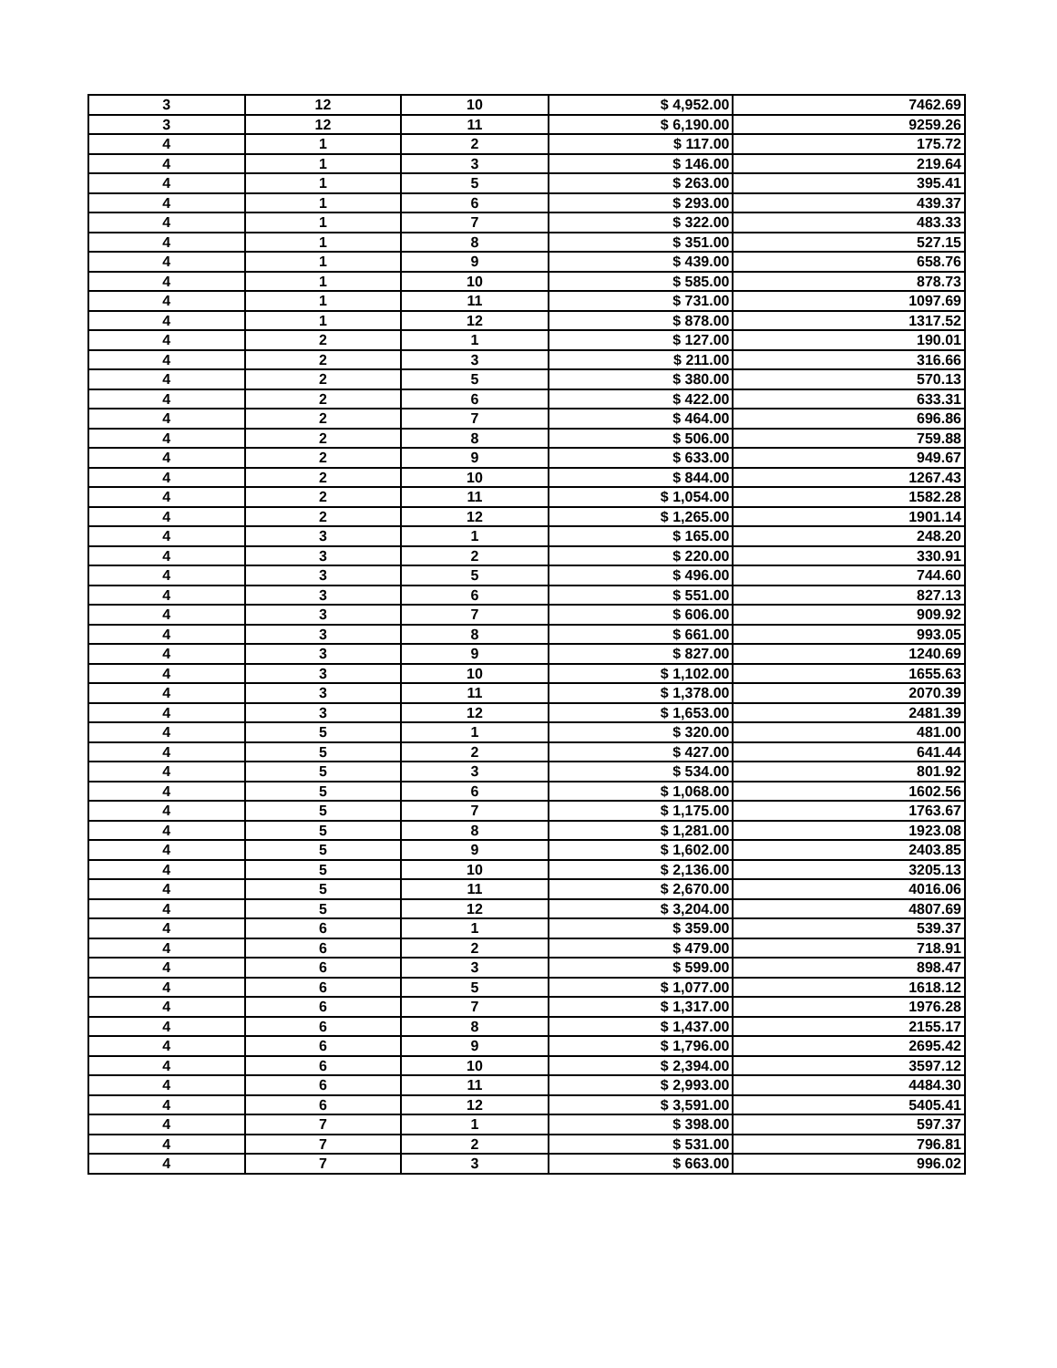| 3 | 12 | 10 | $ 4,952.00 | 7462.69 |
| 3 | 12 | 11 | $ 6,190.00 | 9259.26 |
| 4 | 1 | 2 | $ 117.00 | 175.72 |
| 4 | 1 | 3 | $ 146.00 | 219.64 |
| 4 | 1 | 5 | $ 263.00 | 395.41 |
| 4 | 1 | 6 | $ 293.00 | 439.37 |
| 4 | 1 | 7 | $ 322.00 | 483.33 |
| 4 | 1 | 8 | $ 351.00 | 527.15 |
| 4 | 1 | 9 | $ 439.00 | 658.76 |
| 4 | 1 | 10 | $ 585.00 | 878.73 |
| 4 | 1 | 11 | $ 731.00 | 1097.69 |
| 4 | 1 | 12 | $ 878.00 | 1317.52 |
| 4 | 2 | 1 | $ 127.00 | 190.01 |
| 4 | 2 | 3 | $ 211.00 | 316.66 |
| 4 | 2 | 5 | $ 380.00 | 570.13 |
| 4 | 2 | 6 | $ 422.00 | 633.31 |
| 4 | 2 | 7 | $ 464.00 | 696.86 |
| 4 | 2 | 8 | $ 506.00 | 759.88 |
| 4 | 2 | 9 | $ 633.00 | 949.67 |
| 4 | 2 | 10 | $ 844.00 | 1267.43 |
| 4 | 2 | 11 | $ 1,054.00 | 1582.28 |
| 4 | 2 | 12 | $ 1,265.00 | 1901.14 |
| 4 | 3 | 1 | $ 165.00 | 248.20 |
| 4 | 3 | 2 | $ 220.00 | 330.91 |
| 4 | 3 | 5 | $ 496.00 | 744.60 |
| 4 | 3 | 6 | $ 551.00 | 827.13 |
| 4 | 3 | 7 | $ 606.00 | 909.92 |
| 4 | 3 | 8 | $ 661.00 | 993.05 |
| 4 | 3 | 9 | $ 827.00 | 1240.69 |
| 4 | 3 | 10 | $ 1,102.00 | 1655.63 |
| 4 | 3 | 11 | $ 1,378.00 | 2070.39 |
| 4 | 3 | 12 | $ 1,653.00 | 2481.39 |
| 4 | 5 | 1 | $ 320.00 | 481.00 |
| 4 | 5 | 2 | $ 427.00 | 641.44 |
| 4 | 5 | 3 | $ 534.00 | 801.92 |
| 4 | 5 | 6 | $ 1,068.00 | 1602.56 |
| 4 | 5 | 7 | $ 1,175.00 | 1763.67 |
| 4 | 5 | 8 | $ 1,281.00 | 1923.08 |
| 4 | 5 | 9 | $ 1,602.00 | 2403.85 |
| 4 | 5 | 10 | $ 2,136.00 | 3205.13 |
| 4 | 5 | 11 | $ 2,670.00 | 4016.06 |
| 4 | 5 | 12 | $ 3,204.00 | 4807.69 |
| 4 | 6 | 1 | $ 359.00 | 539.37 |
| 4 | 6 | 2 | $ 479.00 | 718.91 |
| 4 | 6 | 3 | $ 599.00 | 898.47 |
| 4 | 6 | 5 | $ 1,077.00 | 1618.12 |
| 4 | 6 | 7 | $ 1,317.00 | 1976.28 |
| 4 | 6 | 8 | $ 1,437.00 | 2155.17 |
| 4 | 6 | 9 | $ 1,796.00 | 2695.42 |
| 4 | 6 | 10 | $ 2,394.00 | 3597.12 |
| 4 | 6 | 11 | $ 2,993.00 | 4484.30 |
| 4 | 6 | 12 | $ 3,591.00 | 5405.41 |
| 4 | 7 | 1 | $ 398.00 | 597.37 |
| 4 | 7 | 2 | $ 531.00 | 796.81 |
| 4 | 7 | 3 | $ 663.00 | 996.02 |